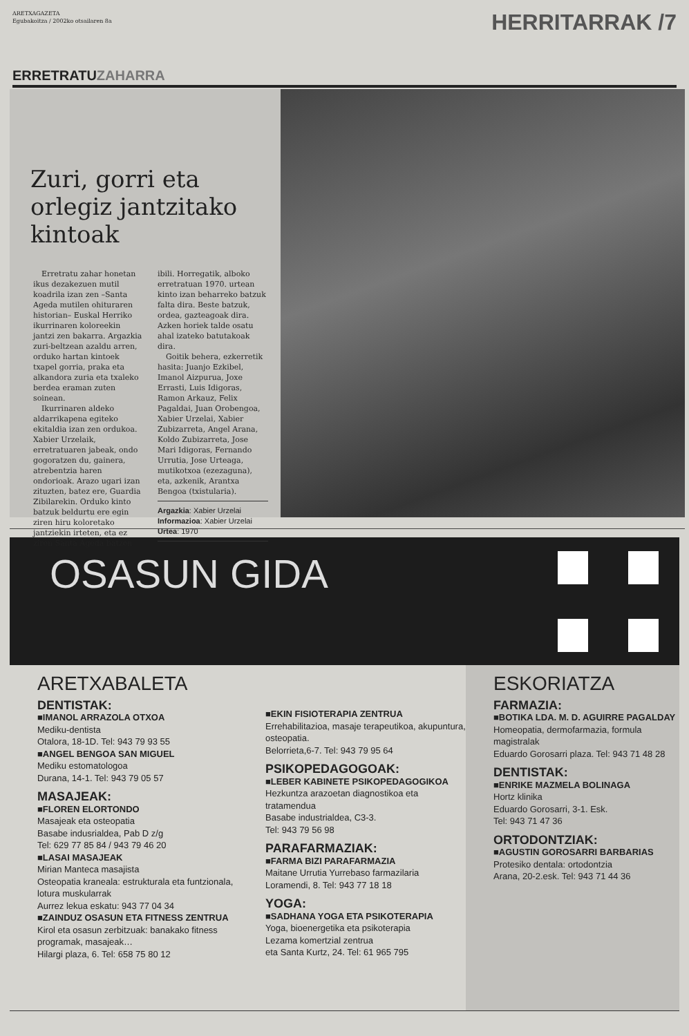ARETXAGAZETA
Egubakoitza / 2002ko otsailaren 8a
HERRITARRAK /7
ERRETRATUZAHARRA
Zuri, gorri eta orlegiz jantzitako kintoak
Erretratu zahar honetan ikus dezakezuen mutil koadrila izan zen –Santa Ageda mutilen ohituraren historian– Euskal Herriko ikurrinaren koloreekin jantzi zen bakarra. Argazkia zuri-beltzean azaldu arren, orduko hartan kintoek txapel gorria, praka eta alkandora zuria eta txaleko berdea eraman zuten soinean.
Ikurrinaren aldeko aldarrikapena egiteko ekitaldia izan zen ordukoa. Xabier Urzelaik, erretratuaren jabeak, ondo gogoratzen du, gainera, atrebentzia haren ondorioak. Arazo ugari izan zituzten, batez ere, Guardia Zibilarekin. Orduko kinto batzuk beldurtu ere egin ziren hiru koloretako jantziekin irteten, eta ez ziren Santa Ageda batzen ibili. Horregatik, alboko erretratuan 1970. urtean kinto izan beharreko batzuk falta dira. Beste batzuk, ordea, gazteagoak dira. Azken horiek talde osatu ahal izateko batutakoak dira.
Goitik behera, ezkerretik hasita: Juanjo Ezkibel, Imanol Aizpurua, Joxe Errasti, Luis Idigoras, Ramon Arkauz, Felix Pagaldai, Juan Orobengoa, Xabier Urzelai, Xabier Zubizarreta, Angel Arana, Koldo Zubizarreta, Jose Mari Idigoras, Fernando Urrutia, Jose Urteaga, mutikotxoa (ezezaguna), eta, azkenik, Arantxa Bengoa (txistularia).
Argazkia: Xabier Urzelai
Informazioa: Xabier Urzelai
Urtea: 1970
OSASUN GIDA
ARETXABALETA
DENTISTAK:
■IMANOL ARRAZOLA OTXOA
Mediku-dentista
Otalora, 18-1D. Tel: 943 79 93 55
■ANGEL BENGOA SAN MIGUEL
Mediku estomatologoa
Durana, 14-1. Tel: 943 79 05 57
MASAJEAK:
■FLOREN ELORTONDO
Masajeak eta osteopatia
Basabe indusrialdea, Pab D z/g
Tel: 629 77 85 84 / 943 79 46 20
■LASAI MASAJEAK
Mirian Manteca masajista
Osteopatia kraneala: estrukturala eta funtzionala, lotura muskularrak
Aurrez lekua eskatu: 943 77 04 34
■ZAINDUZ OSASUN ETA FITNESS ZENTRUA
Kirol eta osasun zerbitzuak: banakako fitness programak, masajeak…
Hilargi plaza, 6. Tel: 658 75 80 12
■EKIN FISIOTERAPIA ZENTRUA
Errehabilitazioa, masaje terapeutikoa, akupuntura, osteopatia.
Belorrieta,6-7. Tel: 943 79 95 64
PSIKOPEDAGOGOAK:
■LEBER KABINETE PSIKOPEDAGOGIKOA
Hezkuntza arazoetan diagnostikoa eta tratamendua
Basabe industrialdea, C3-3.
Tel: 943 79 56 98
PARAFARMAZIAK:
■FARMA BIZI PARAFARMAZIA
Maitane Urrutia Yurrebaso farmazilaria
Loramendi, 8. Tel: 943 77 18 18
YOGA:
■SADHANA YOGA ETA PSIKOTERAPIA
Yoga, bioenergetika eta psikoterapia
Lezama komertzial zentrua
eta Santa Kurtz, 24. Tel: 61 965 795
ESKORIATZA
FARMAZIA:
■BOTIKA LDA. M. D. AGUIRRE PAGALDAY
Homeopatia, dermofarmazia, formula magistralak
Eduardo Gorosarri plaza. Tel: 943 71 48 28
DENTISTAK:
■ENRIKE MAZMELA BOLINAGA
Hortz klinika
Eduardo Gorosarri, 3-1. Esk.
Tel: 943 71 47 36
ORTODONTZIAK:
■AGUSTIN GOROSARRI BARBARIAS
Protesiko dentala: ortodontzia
Arana, 20-2.esk. Tel: 943 71 44 36